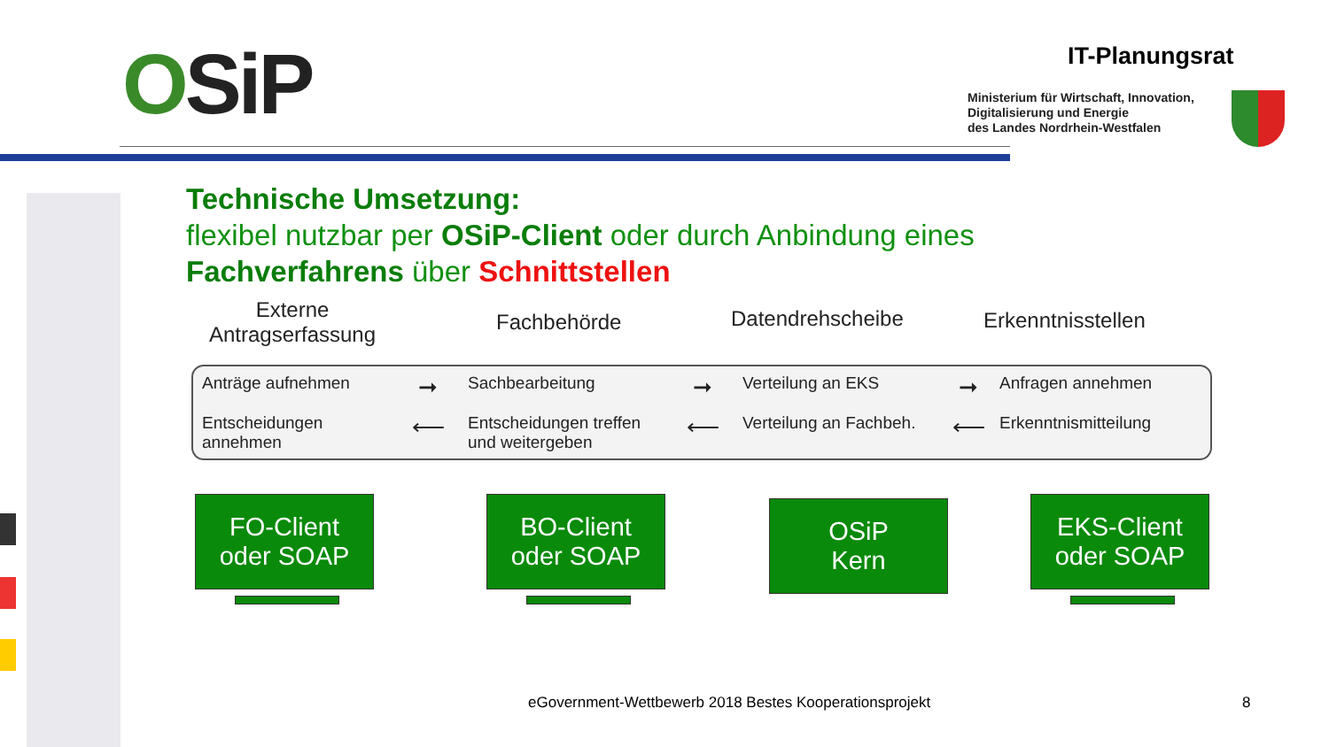OSiP IT-Planungsrat
Ministerium für Wirtschaft, Innovation,
Digitalisierung und Energie
des Landes Nordrhein-Westfalen
Technische Umsetzung:
flexibel nutzbar per OSiP-Client oder durch Anbindung eines
Fachverfahrens über Schnittstellen
Externe
Antragserfassung
Fachbehörde Datendrehscheibe Erkenntnisstellen
Anträge aufnehmen
➞
Sachbearbeitung
➞
Verteilung an EKS
➞
Anfragen annehmen
Entscheidungen annehmen
⟵
Entscheidungen treffen und weitergeben
⟵
Verteilung an Fachbeh.
⟵
Erkenntnismitteilung
FO-Client
oder SOAP
BO-Client
oder SOAP
OSiP
Kern
EKS-Client
oder SOAP
eGovernment-Wettbewerb 2018 Bestes Kooperationsprojekt
8